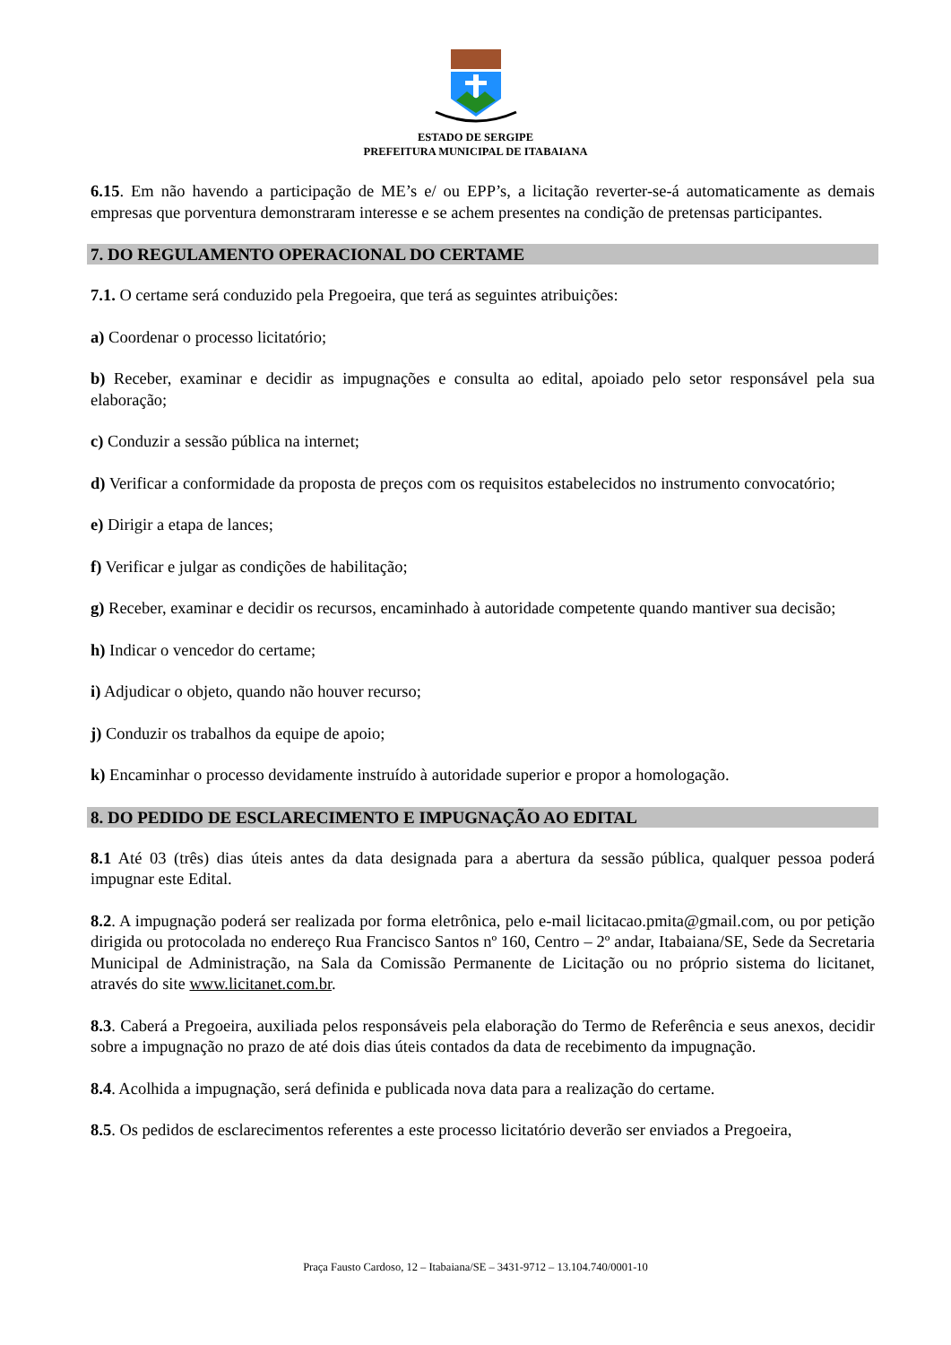ESTADO DE SERGIPE
PREFEITURA MUNICIPAL DE ITABAIANA
6.15. Em não havendo a participação de ME’s e/ ou EPP’s, a licitação reverter-se-á automaticamente as demais empresas que porventura demonstraram interesse e se achem presentes na condição de pretensas participantes.
7. DO REGULAMENTO OPERACIONAL DO CERTAME
7.1. O certame será conduzido pela Pregoeira, que terá as seguintes atribuições:
a) Coordenar o processo licitatório;
b) Receber, examinar e decidir as impugnações e consulta ao edital, apoiado pelo setor responsável pela sua elaboração;
c) Conduzir a sessão pública na internet;
d) Verificar a conformidade da proposta de preços com os requisitos estabelecidos no instrumento convocatório;
e) Dirigir a etapa de lances;
f) Verificar e julgar as condições de habilitação;
g) Receber, examinar e decidir os recursos, encaminhado à autoridade competente quando mantiver sua decisão;
h) Indicar o vencedor do certame;
i) Adjudicar o objeto, quando não houver recurso;
j) Conduzir os trabalhos da equipe de apoio;
k) Encaminhar o processo devidamente instruído à autoridade superior e propor a homologação.
8. DO PEDIDO DE ESCLARECIMENTO E IMPUGNAÇÃO AO EDITAL
8.1 Até 03 (três) dias úteis antes da data designada para a abertura da sessão pública, qualquer pessoa poderá impugnar este Edital.
8.2. A impugnação poderá ser realizada por forma eletrônica, pelo e-mail licitacao.pmita@gmail.com, ou por petição dirigida ou protocolada no endereço Rua Francisco Santos nº 160, Centro – 2º andar, Itabaiana/SE, Sede da Secretaria Municipal de Administração, na Sala da Comissão Permanente de Licitação ou no próprio sistema do licitanet, através do site www.licitanet.com.br.
8.3. Caberá a Pregoeira, auxiliada pelos responsáveis pela elaboração do Termo de Referência e seus anexos, decidir sobre a impugnação no prazo de até dois dias úteis contados da data de recebimento da impugnação.
8.4. Acolhida a impugnação, será definida e publicada nova data para a realização do certame.
8.5. Os pedidos de esclarecimentos referentes a este processo licitatório deverão ser enviados a Pregoeira,
Praça Fausto Cardoso, 12 – Itabaiana/SE – 3431-9712 – 13.104.740/0001-10